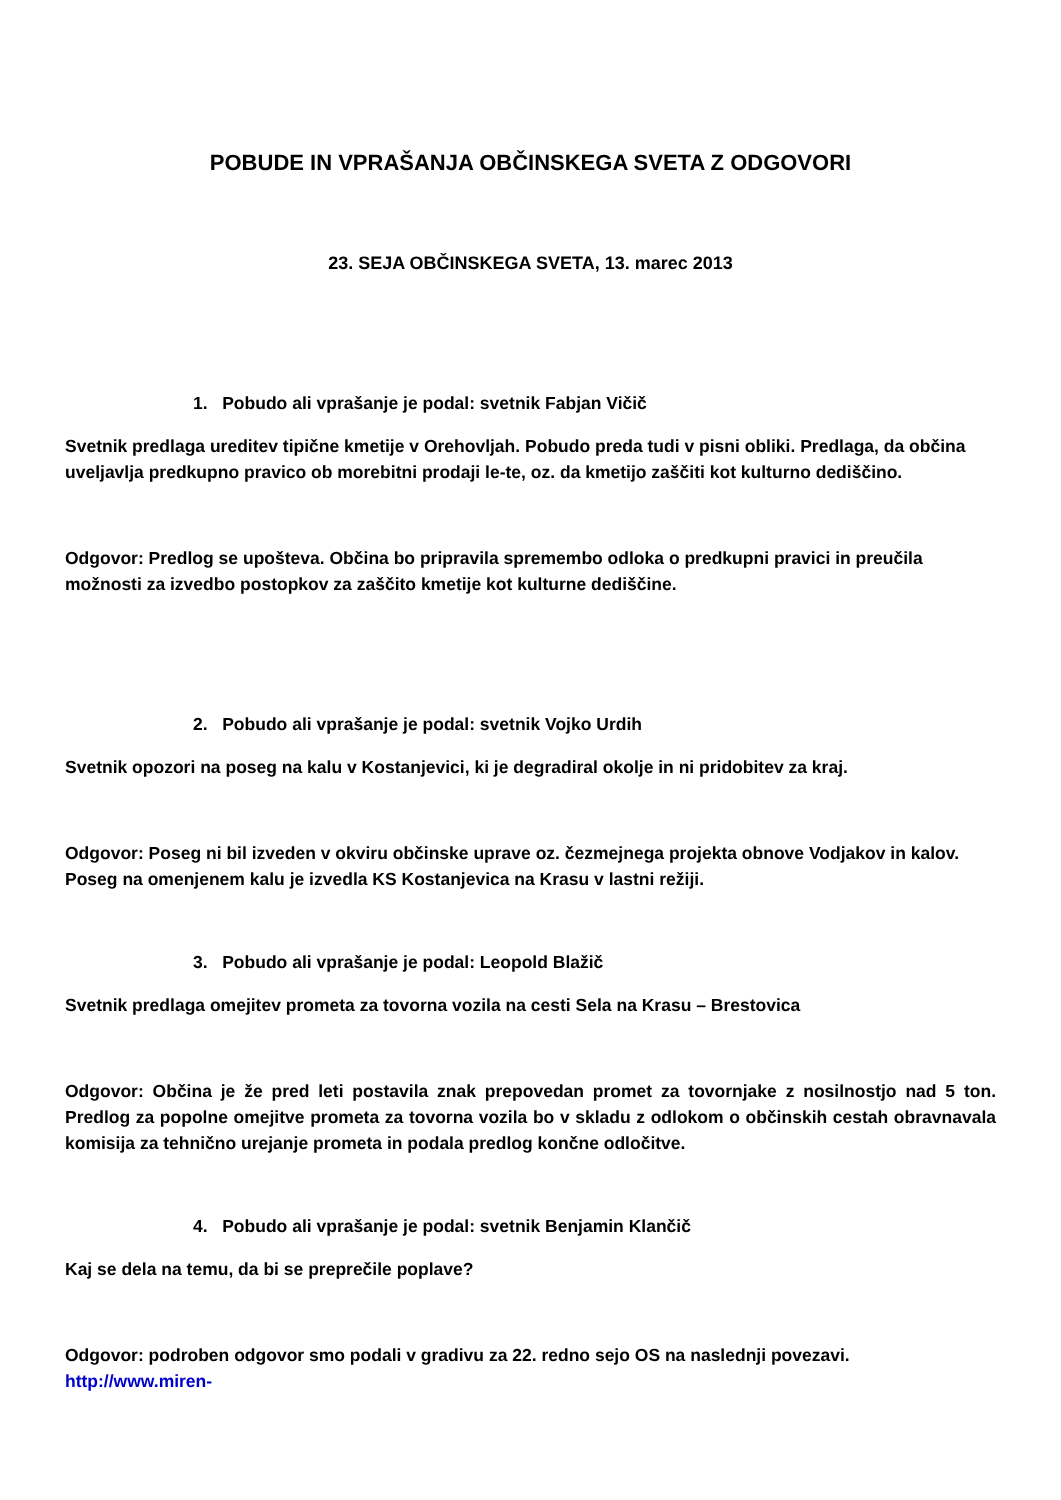POBUDE IN VPRAŠANJA OBČINSKEGA SVETA Z ODGOVORI
23. SEJA OBČINSKEGA SVETA, 13. marec 2013
1. Pobudo ali vprašanje je podal: svetnik Fabjan Vičič
Svetnik predlaga ureditev tipične kmetije v Orehovljah. Pobudo preda tudi v pisni obliki. Predlaga, da občina uveljavlja predkupno pravico ob morebitni prodaji le-te, oz. da kmetijo zaščiti kot kulturno dediščino.
Odgovor: Predlog se upošteva. Občina bo pripravila spremembo odloka o predkupni pravici in preučila možnosti za izvedbo postopkov za zaščito kmetije kot kulturne dediščine.
2. Pobudo ali vprašanje je podal: svetnik Vojko Urdih
Svetnik opozori na poseg na kalu v Kostanjevici, ki je degradiral okolje in ni pridobitev za kraj.
Odgovor: Poseg ni bil izveden v okviru občinske uprave oz. čezmejnega projekta obnove Vodjakov in kalov. Poseg na omenjenem kalu je izvedla KS Kostanjevica na Krasu v lastni režiji.
3. Pobudo ali vprašanje je podal: Leopold Blažič
Svetnik predlaga omejitev prometa za tovorna vozila na cesti Sela na Krasu – Brestovica
Odgovor: Občina je že pred leti postavila znak prepovedan promet za tovornjake z nosilnostjo nad 5 ton. Predlog za popolne omejitve prometa za tovorna vozila bo v skladu z odlokom o občinskih cestah obravnavala komisija za tehnično urejanje prometa in podala predlog končne odločitve.
4. Pobudo ali vprašanje je podal: svetnik Benjamin Klančič
Kaj se dela na temu, da bi se preprečile poplave?
Odgovor: podroben odgovor smo podali v gradivu za 22. redno sejo OS na naslednji povezavi.
http://www.miren-